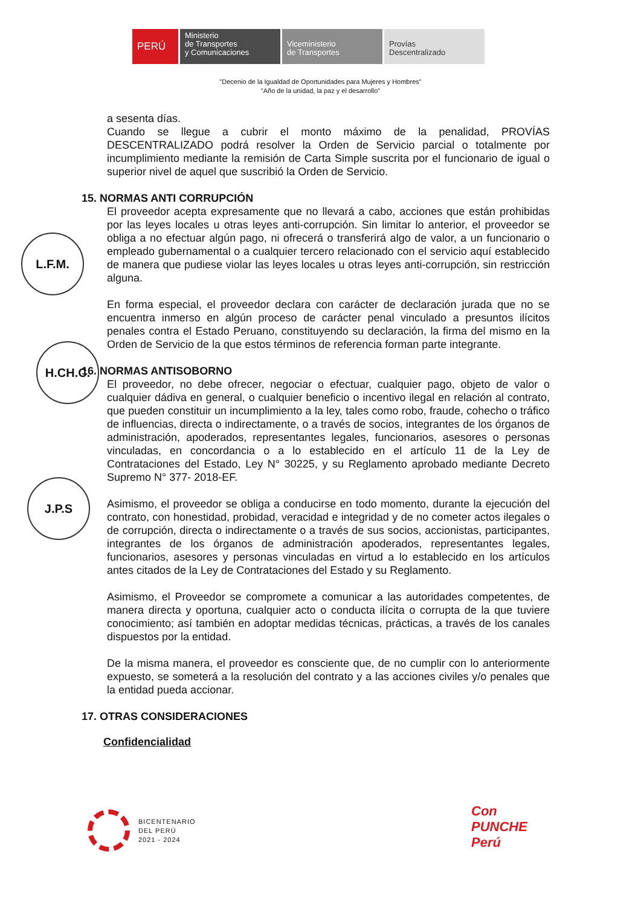PERÚ Ministerio
de Transportes
y Comunicaciones
Viceministerio
de Transportes
Provías
Descentralizado
"Decenio de la Igualdad de Oportunidades para Mujeres y Hombres"
"Año de la unidad, la paz y el desarrollo"
L.F.M.
H.CH.C.
J.P.S
a sesenta días.
Cuando se llegue a cubrir el monto máximo de la penalidad, PROVÍAS DESCENTRALIZADO podrá resolver la Orden de Servicio parcial o totalmente por incumplimiento mediante la remisión de Carta Simple suscrita por el funcionario de igual o superior nivel de aquel que suscribió la Orden de Servicio.
15. NORMAS ANTI CORRUPCIÓN
El proveedor acepta expresamente que no llevará a cabo, acciones que están prohibidas por las leyes locales u otras leyes anti-corrupción. Sin limitar lo anterior, el proveedor se obliga a no efectuar algún pago, ni ofrecerá o transferirá algo de valor, a un funcionario o empleado gubernamental o a cualquier tercero relacionado con el servicio aquí establecido de manera que pudiese violar las leyes locales u otras leyes anti-corrupción, sin restricción alguna.
En forma especial, el proveedor declara con carácter de declaración jurada que no se encuentra inmerso en algún proceso de carácter penal vinculado a presuntos ilícitos penales contra el Estado Peruano, constituyendo su declaración, la firma del mismo en la Orden de Servicio de la que estos términos de referencia forman parte integrante.
16. NORMAS ANTISOBORNO
El proveedor, no debe ofrecer, negociar o efectuar, cualquier pago, objeto de valor o cualquier dádiva en general, o cualquier beneficio o incentivo ilegal en relación al contrato, que pueden constituir un incumplimiento a la ley, tales como robo, fraude, cohecho o tráfico de influencias, directa o indirectamente, o a través de socios, integrantes de los órganos de administración, apoderados, representantes legales, funcionarios, asesores o personas vinculadas, en concordancia o a lo establecido en el artículo 11 de la Ley de Contrataciones del Estado, Ley N° 30225, y su Reglamento aprobado mediante Decreto Supremo N° 377- 2018-EF.
Asimismo, el proveedor se obliga a conducirse en todo momento, durante la ejecución del contrato, con honestidad, probidad, veracidad e integridad y de no cometer actos ilegales o de corrupción, directa o indirectamente o a través de sus socios, accionistas, participantes, integrantes de los órganos de administración apoderados, representantes legales, funcionarios, asesores y personas vinculadas en virtud a lo establecido en los artículos antes citados de la Ley de Contrataciones del Estado y su Reglamento.
Asimismo, el Proveedor se compromete a comunicar a las autoridades competentes, de manera directa y oportuna, cualquier acto o conducta ilícita o corrupta de la que tuviere conocimiento; así también en adoptar medidas técnicas, prácticas, a través de los canales dispuestos por la entidad.
De la misma manera, el proveedor es consciente que, de no cumplir con lo anteriormente expuesto, se someterá a la resolución del contrato y a las acciones civiles y/o penales que la entidad pueda accionar.
17. OTRAS CONSIDERACIONES
Confidencialidad
BICENTENARIO
DEL PERÚ
2021 - 2024
Con
PUNCHE
Perú